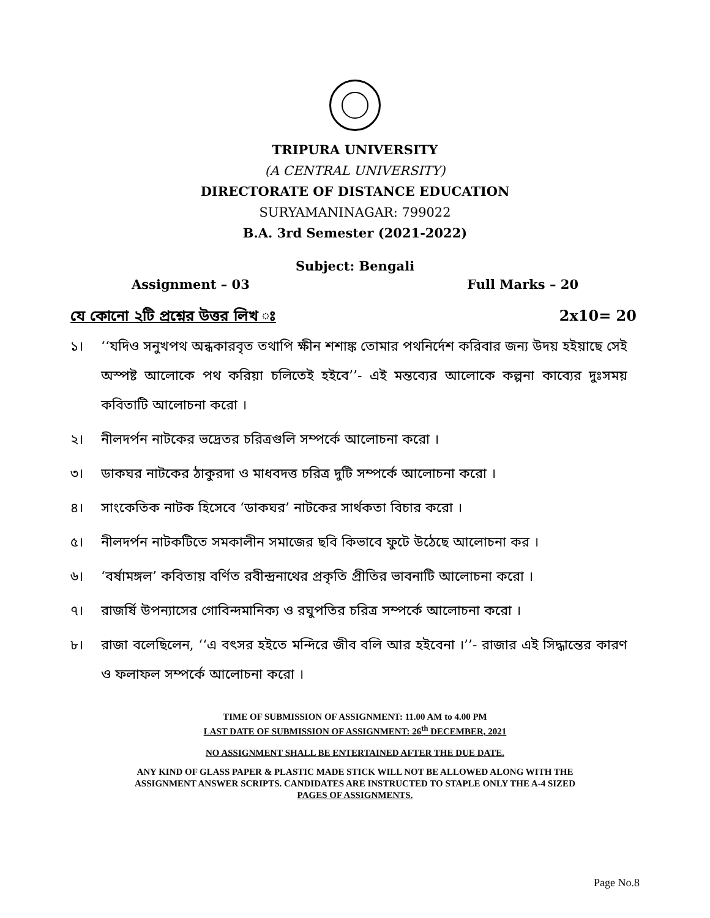TRIPURA UNIVERSITY
(A CENTRAL UNIVERSITY)
DIRECTORATE OF DISTANCE EDUCATION
SURYAMANINAGAR: 799022
B.A. 3rd Semester (2021-2022)
Subject: Bengali
Assignment – 03 Full Marks – 20
যে কোনো ২টি প্রশ্নের উত্তর লিখ ঃ 2x10= 20
১। ‘‘যদিও সনুখপথ অন্ধকারবৃত তথাপি ক্ষীন শশাঙ্ক তোমার পথনির্দেশ করিবার জন্য উদয় হইয়াছে সেই অস্পষ্ট আলোকে পথ করিয়া চলিতেই হইবে’’- এই মন্তব্যের আলোকে কল্পনা কাব্যের দুঃসময় কবিতাটি আলোচনা করো ।
২। নীলদর্পন নাটকের ভদ্রেতর চরিত্রগুলি সম্পর্কে আলোচনা করো ।
৩। ডাকঘর নাটকের ঠাকুরদা ও মাধবদত্ত চরিত্র দুটি সম্পর্কে আলোচনা করো ।
৪। সাংকেতিক নাটক হিসেবে ‘ডাকঘর’ নাটকের সার্থকতা বিচার করো ।
৫। নীলদর্পন নাটকটিতে সমকালীন সমাজের ছবি কিভাবে ফুটে উঠেছে আলোচনা কর ।
৬। ‘বর্ষামঙ্গল’ কবিতায় বর্ণিত রবীন্দ্রনাথের প্রকৃতি প্রীতির ভাবনাটি আলোচনা করো ।
৭। রাজর্ষি উপন্যাসের গোবিন্দমানিক্য ও রঘুপতির চরিত্র সম্পর্কে আলোচনা করো ।
৮। রাজা বলেছিলেন, ‘‘এ বৎসর হইতে মন্দিরে জীব বলি আর হইবেনা ।’’- রাজার এই সিদ্ধান্তের কারণ ও ফলাফল সম্পর্কে আলোচনা করো ।
TIME OF SUBMISSION OF ASSIGNMENT: 11.00 AM to 4.00 PM
LAST DATE OF SUBMISSION OF ASSIGNMENT: 26<sup>th</sup> DECEMBER, 2021
NO ASSIGNMENT SHALL BE ENTERTAINED AFTER THE DUE DATE.
ANY KIND OF GLASS PAPER & PLASTIC MADE STICK WILL NOT BE ALLOWED ALONG WITH THE
ASSIGNMENT ANSWER SCRIPTS. CANDIDATES ARE INSTRUCTED TO STAPLE ONLY THE A-4 SIZED
PAGES OF ASSIGNMENTS.
Page No.8